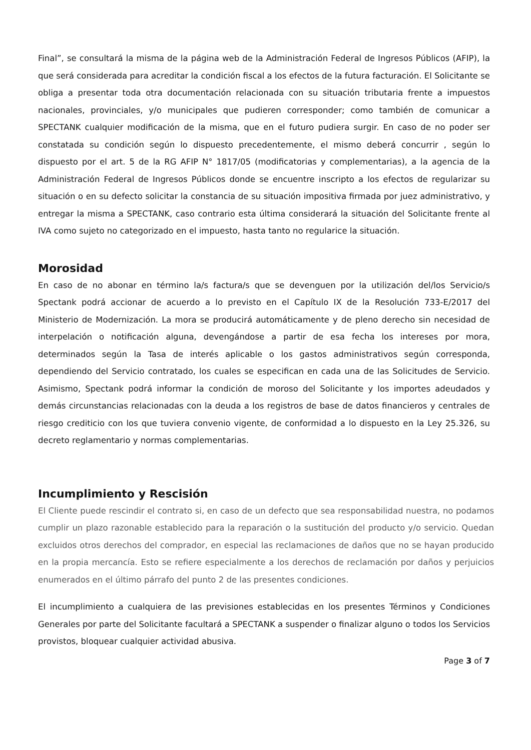Final”, se consultará la misma de la página web de la Administración Federal de Ingresos Públicos (AFIP), la que será considerada para acreditar la condición fiscal a los efectos de la futura facturación. El Solicitante se obliga a presentar toda otra documentación relacionada con su situación tributaria frente a impuestos nacionales, provinciales, y/o municipales que pudieren corresponder; como también de comunicar a SPECTANK cualquier modificación de la misma, que en el futuro pudiera surgir. En caso de no poder ser constatada su condición según lo dispuesto precedentemente, el mismo deberá concurrir , según lo dispuesto por el art. 5 de la RG AFIP N° 1817/05 (modificatorias y complementarias), a la agencia de la Administración Federal de Ingresos Públicos donde se encuentre inscripto a los efectos de regularizar su situación o en su defecto solicitar la constancia de su situación impositiva firmada por juez administrativo, y entregar la misma a SPECTANK, caso contrario esta última considerará la situación del Solicitante frente al IVA como sujeto no categorizado en el impuesto, hasta tanto no regularice la situación.
Morosidad
En caso de no abonar en término la/s factura/s que se devenguen por la utilización del/los Servicio/s Spectank podrá accionar de acuerdo a lo previsto en el Capítulo IX de la Resolución 733-E/2017 del Ministerio de Modernización. La mora se producirá automáticamente y de pleno derecho sin necesidad de interpelación o notificación alguna, devengándose a partir de esa fecha los intereses por mora, determinados según la Tasa de interés aplicable o los gastos administrativos según corresponda, dependiendo del Servicio contratado, los cuales se especifican en cada una de las Solicitudes de Servicio. Asimismo, Spectank podrá informar la condición de moroso del Solicitante y los importes adeudados y demás circunstancias relacionadas con la deuda a los registros de base de datos financieros y centrales de riesgo crediticio con los que tuviera convenio vigente, de conformidad a lo dispuesto en la Ley 25.326, su decreto reglamentario y normas complementarias.
Incumplimiento y Rescisión
El Cliente puede rescindir el contrato si, en caso de un defecto que sea responsabilidad nuestra, no podamos cumplir un plazo razonable establecido para la reparación o la sustitución del producto y/o servicio. Quedan excluidos otros derechos del comprador, en especial las reclamaciones de daños que no se hayan producido en la propia mercancía. Esto se refiere especialmente a los derechos de reclamación por daños y perjuicios enumerados en el último párrafo del punto 2 de las presentes condiciones.
El incumplimiento a cualquiera de las previsiones establecidas en los presentes Términos y Condiciones Generales por parte del Solicitante facultará a SPECTANK a suspender o finalizar alguno o todos los Servicios provistos, bloquear cualquier actividad abusiva.
Page 3 of 7